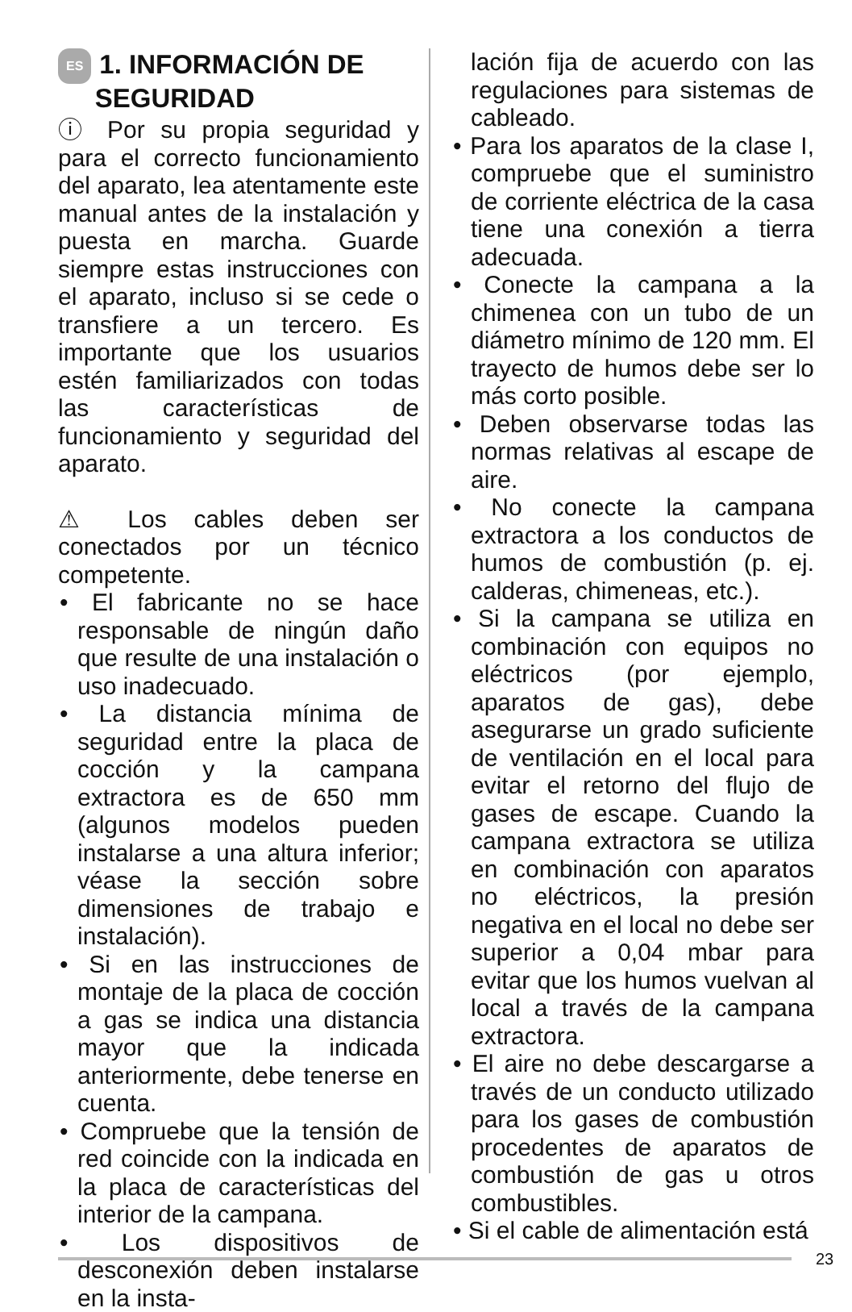ES 1. INFORMACIÓN DE
SEGURIDAD
ⓘ Por su propia seguridad y para el correcto funcionamiento del aparato, lea atentamente este manual antes de la instalación y puesta en marcha. Guarde siempre estas instrucciones con el aparato, incluso si se cede o transfiere a un tercero. Es importante que los usuarios estén familiarizados con todas las características de funcionamiento y seguridad del aparato.
⚠ Los cables deben ser conectados por un técnico competente.
• El fabricante no se hace responsable de ningún daño que resulte de una instalación o uso inadecuado.
• La distancia mínima de seguridad entre la placa de cocción y la campana extractora es de 650 mm (algunos modelos pueden instalarse a una altura inferior; véase la sección sobre dimensiones de trabajo e instalación).
• Si en las instrucciones de montaje de la placa de cocción a gas se indica una distancia mayor que la indicada anteriormente, debe tenerse en cuenta.
• Compruebe que la tensión de red coincide con la indicada en la placa de características del interior de la campana.
• Los dispositivos de desconexión deben instalarse en la insta-
lación fija de acuerdo con las regulaciones para sistemas de cableado.
• Para los aparatos de la clase I, compruebe que el suministro de corriente eléctrica de la casa tiene una conexión a tierra adecuada.
• Conecte la campana a la chimenea con un tubo de un diámetro mínimo de 120 mm. El trayecto de humos debe ser lo más corto posible.
• Deben observarse todas las normas relativas al escape de aire.
• No conecte la campana extractora a los conductos de humos de combustión (p. ej. calderas, chimeneas, etc.).
• Si la campana se utiliza en combinación con equipos no eléctricos (por ejemplo, aparatos de gas), debe asegurarse un grado suficiente de ventilación en el local para evitar el retorno del flujo de gases de escape. Cuando la campana extractora se utiliza en combinación con aparatos no eléctricos, la presión negativa en el local no debe ser superior a 0,04 mbar para evitar que los humos vuelvan al local a través de la campana extractora.
• El aire no debe descargarse a través de un conducto utilizado para los gases de combustión procedentes de aparatos de combustión de gas u otros combustibles.
• Si el cable de alimentación está
23